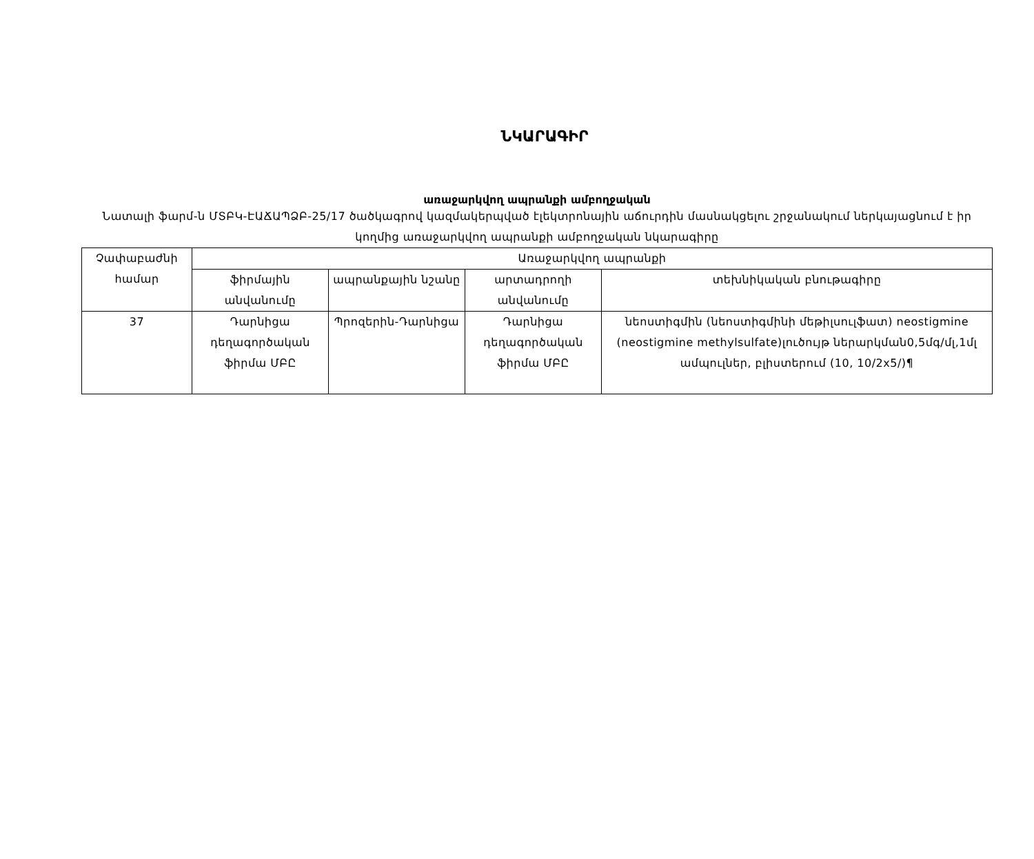ՆԿԱՐԱԳԻՐ
առաջարկվող ապրանքի ամբողջական
Նատալի ֆարմ-ն ՄՏԲԿ-ԷԱՃԱՊՁԲ-25/17 ծածկագրով կազմակերպված էլեկտրոնային աճուրդին մասնակցելու շրջանակում ներկայացնում է իր կողմից առաջարկվող ապրանքի ամբողջական նկարագիրը
| Չափաբաժնի համար | Առաջարկվող ապրանքի | | | |
| --- | --- | --- | --- | --- |
| | ֆիրմային անվանումը | ապրանքային նշանը | արտադրողի անվանումը | տեխնիկական բնութագիրը |
| 37 | Դարնիցա դեղագործական ֆիրմա ՄԲԸ | Պրոզերին-Դարնիցա | Դարնիցա դեղագործական ֆիրմա ՄԲԸ | նեոստիգմին (նեոստիգմինի մեթիլսուլֆատ) neostigmine (neostigmine methylsulfate)լուծույթ ներարկման0,5մգ/մլ,1մլ ամպուլներ, բլիստերում (10, 10/2x5/)¶ |